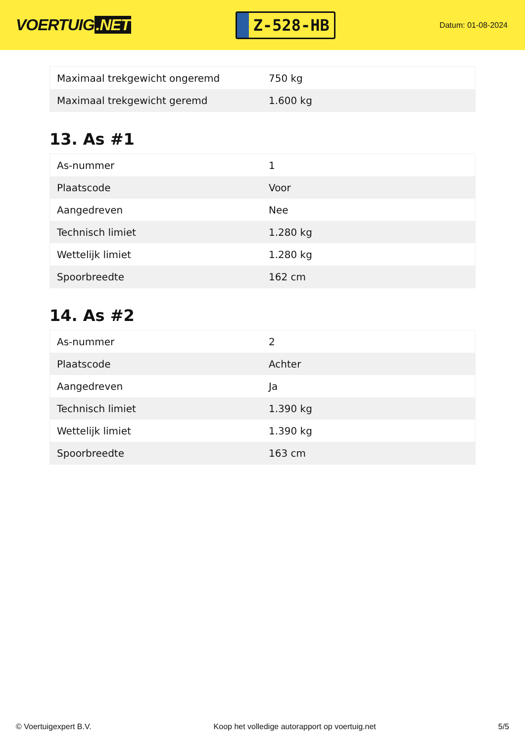VOERTUIG.NET
Z-528-HB
Datum: 01-08-2024
| Maximaal trekgewicht ongeremd | 750 kg |
| Maximaal trekgewicht geremd | 1.600 kg |
13. As #1
| As-nummer | 1 |
| Plaatscode | Voor |
| Aangedreven | Nee |
| Technisch limiet | 1.280 kg |
| Wettelijk limiet | 1.280 kg |
| Spoorbreedte | 162 cm |
14. As #2
| As-nummer | 2 |
| Plaatscode | Achter |
| Aangedreven | Ja |
| Technisch limiet | 1.390 kg |
| Wettelijk limiet | 1.390 kg |
| Spoorbreedte | 163 cm |
© Voertuigexpert B.V. Koop het volledige autorapport op voertuig.net 5/5